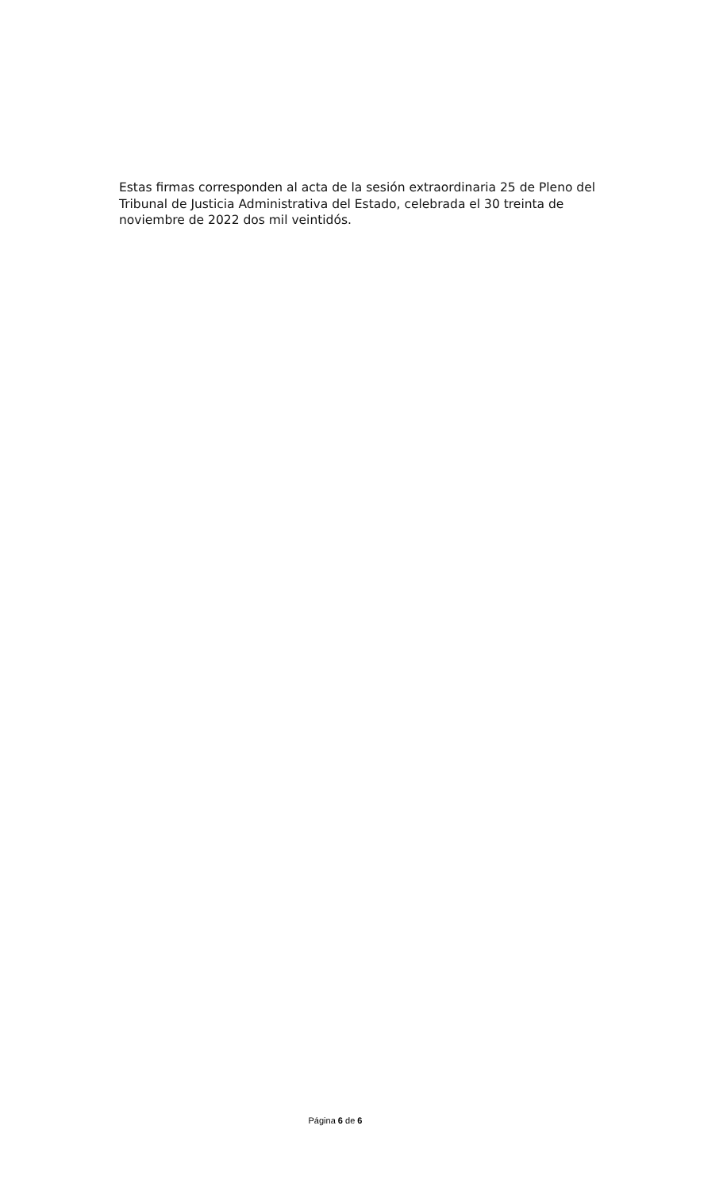Estas firmas corresponden al acta de la sesión extraordinaria 25 de Pleno del Tribunal de Justicia Administrativa del Estado, celebrada el 30 treinta de noviembre de 2022 dos mil veintidós.
Página 6 de 6